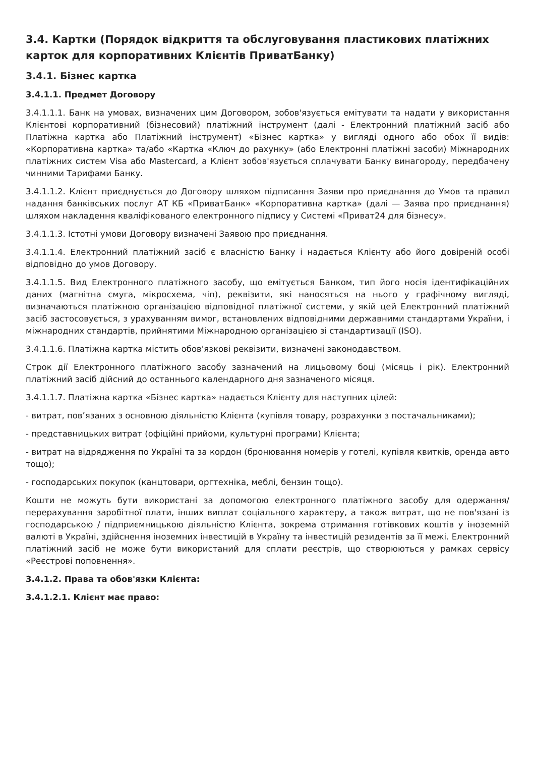3.4. Картки (Порядок відкриття та обслуговування пластикових платіжних карток для корпоративних Клієнтів ПриватБанку)
3.4.1. Бізнес картка
3.4.1.1. Предмет Договору
3.4.1.1.1. Банк на умовах, визначених цим Договором, зобов'язується емітувати та надати у використання Клієнтові корпоративний (бізнесовий) платіжний інструмент (далі - Електронний платіжний засіб або Платіжна картка або Платіжний інструмент) «Бізнес картка» у вигляді одного або обох її видів: «Корпоративна картка» та/або «Картка «Ключ до рахунку» (або Електронні платіжні засоби) Міжнародних платіжних систем Visa або Mastercard, а Клієнт зобов'язується сплачувати Банку винагороду, передбачену чинними Тарифами Банку.
3.4.1.1.2. Клієнт приєднується до Договору шляхом підписання Заяви про приєднання до Умов та правил надання банківських послуг АТ КБ «ПриватБанк» «Корпоративна картка» (далі — Заява про приєднання) шляхом накладення кваліфікованого електронного підпису у Системі «Приват24 для бізнесу».
3.4.1.1.3. Істотні умови Договору визначені Заявою про приєднання.
3.4.1.1.4. Електронний платіжний засіб є власністю Банку і надається Клієнту або його довіреній особі відповідно до умов Договору.
3.4.1.1.5. Вид Електронного платіжного засобу, що емітується Банком, тип його носія ідентифікаційних даних (магнітна смуга, мікросхема, чіп), реквізити, які наносяться на нього у графічному вигляді, визначаються платіжною організацією відповідної платіжної системи, у якій цей Електронний платіжний засіб застосовується, з урахуванням вимог, встановлених відповідними державними стандартами України, і міжнародних стандартів, прийнятими Міжнародною організацією зі стандартизації (ISO).
3.4.1.1.6. Платіжна картка містить обов'язкові реквізити, визначені законодавством.
Строк дії Електронного платіжного засобу зазначений на лицьовому боці (місяць і рік). Електронний платіжний засіб дійсний до останнього календарного дня зазначеного місяця.
3.4.1.1.7. Платіжна картка «Бізнес картка» надається Клієнту для наступних цілей:
- витрат, пов’язаних з основною діяльністю Клієнта (купівля товару, розрахунки з постачальниками);
- представницьких витрат (офіційні прийоми, культурні програми) Клієнта;
- витрат на відрядження по Україні та за кордон (бронювання номерів у готелі, купівля квитків, оренда авто тощо);
- господарських покупок (канцтовари, оргтехніка, меблі, бензин тощо).
Кошти не можуть бути використані за допомогою електронного платіжного засобу для одержання/перерахування заробітної плати, інших виплат соціального характеру, а також витрат, що не пов'язані із господарською / підприємницькою діяльністю Клієнта, зокрема отримання готівкових коштів у іноземній валюті в Україні, здійснення іноземних інвестицій в Україну та інвестицій резидентів за її межі. Електронний платіжний засіб не може бути використаний для сплати реєстрів, що створюються у рамках сервісу «Реєстрові поповнення».
3.4.1.2. Права та обов'язки Клієнта:
3.4.1.2.1. Клієнт має право: